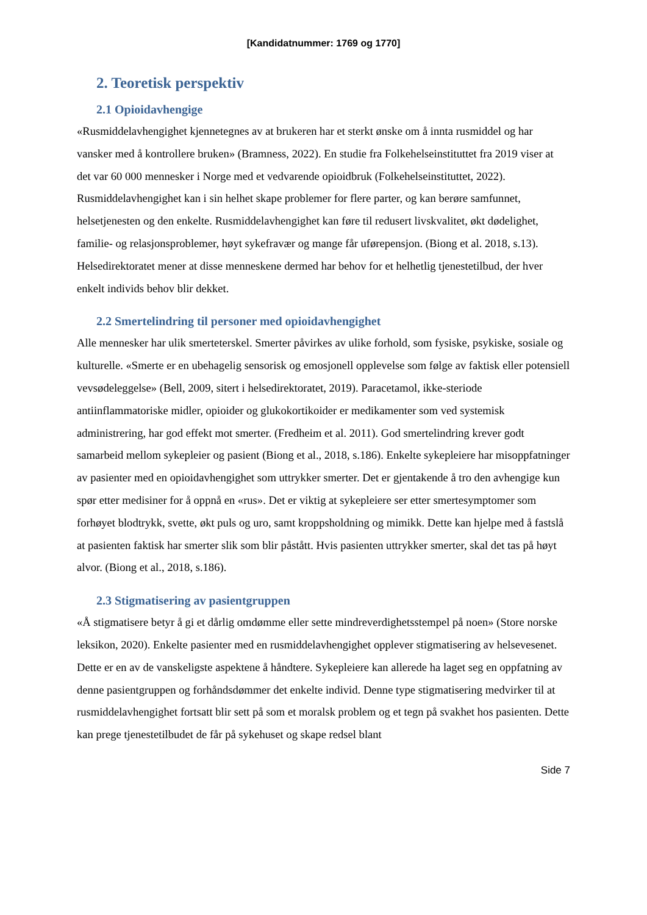[Kandidatnummer: 1769 og 1770]
2. Teoretisk perspektiv
2.1 Opioidavhengige
«Rusmiddelavhengighet kjennetegnes av at brukeren har et sterkt ønske om å innta rusmiddel og har vansker med å kontrollere bruken» (Bramness, 2022). En studie fra Folkehelseinstituttet fra 2019 viser at det var 60 000 mennesker i Norge med et vedvarende opioidbruk (Folkehelseinstituttet, 2022). Rusmiddelavhengighet kan i sin helhet skape problemer for flere parter, og kan berøre samfunnet, helsetjenesten og den enkelte. Rusmiddelavhengighet kan føre til redusert livskvalitet, økt dødelighet, familie- og relasjonsproblemer, høyt sykefravær og mange får uførepensjon. (Biong et al. 2018, s.13). Helsedirektoratet mener at disse menneskene dermed har behov for et helhetlig tjenestetilbud, der hver enkelt individs behov blir dekket.
2.2 Smertelindring til personer med opioidavhengighet
Alle mennesker har ulik smerteterskel. Smerter påvirkes av ulike forhold, som fysiske, psykiske, sosiale og kulturelle. «Smerte er en ubehagelig sensorisk og emosjonell opplevelse som følge av faktisk eller potensiell vevsødeleggelse» (Bell, 2009, sitert i helsedirektoratet, 2019). Paracetamol, ikke-steriode antiinflammatoriske midler, opioider og glukokortikoider er medikamenter som ved systemisk administrering, har god effekt mot smerter. (Fredheim et al. 2011). God smertelindring krever godt samarbeid mellom sykepleier og pasient (Biong et al., 2018, s.186). Enkelte sykepleiere har misoppfatninger av pasienter med en opioidavhengighet som uttrykker smerter. Det er gjentakende å tro den avhengige kun spør etter medisiner for å oppnå en «rus». Det er viktig at sykepleiere ser etter smertesymptomer som forhøyet blodtrykk, svette, økt puls og uro, samt kroppsholdning og mimikk. Dette kan hjelpe med å fastslå at pasienten faktisk har smerter slik som blir påstått. Hvis pasienten uttrykker smerter, skal det tas på høyt alvor. (Biong et al., 2018, s.186).
2.3 Stigmatisering av pasientgruppen
«Å stigmatisere betyr å gi et dårlig omdømme eller sette mindreverdighetsstempel på noen» (Store norske leksikon, 2020). Enkelte pasienter med en rusmiddelavhengighet opplever stigmatisering av helsevesenet. Dette er en av de vanskeligste aspektene å håndtere. Sykepleiere kan allerede ha laget seg en oppfatning av denne pasientgruppen og forhåndsdømmer det enkelte individ. Denne type stigmatisering medvirker til at rusmiddelavhengighet fortsatt blir sett på som et moralsk problem og et tegn på svakhet hos pasienten. Dette kan prege tjenestetilbudet de får på sykehuset og skape redsel blant
Side 7